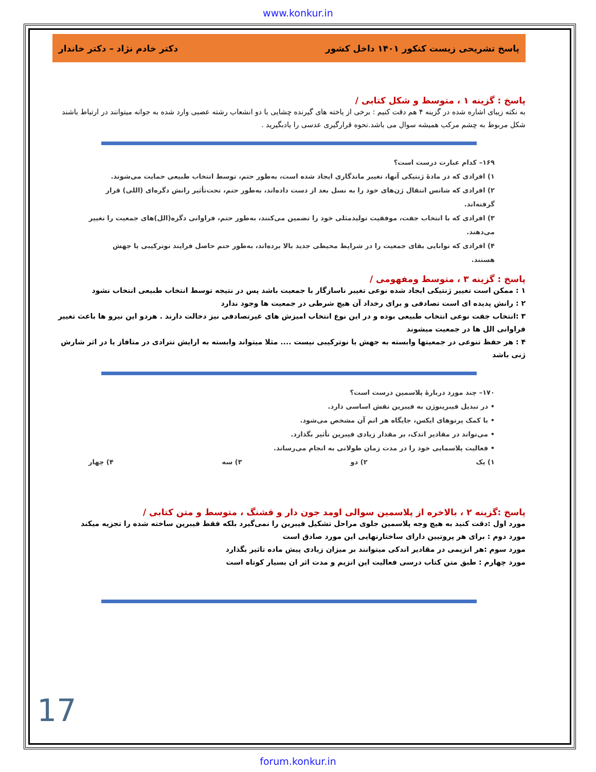www.konkur.in
پاسخ تشریحی زیست کنکور ۱۴۰۱ داخل کشور دکتر خادم نژاد – دکتر خاندار
پاسخ : گزینه ۱ ، متوسط و شکل کتابی /
به نکته زیبای اشاره شده در گزینه ۴ هم دقت کنیم : برخی از یاخته های گیرنده چشایی با دو انشعاب رشته عصبی وارد شده به جوانه میتوانند در ارتباط باشند شکل مربوط به چشم مرکب همیشه سوال می باشد.نحوه قرارگیری عدسی را یادبگیرید .
۱۶۹– کدام عبارت درست است؟
۱) افرادی که در مادهٔ ژنتیکی آنها، تغییر ماندگاری ایجاد شده است، به‌طور حتم، توسط انتخاب طبیعی حمایت می‌شوند.
۲) افرادی که شانس انتقال ژن‌های خود را به نسل بعد از دست داده‌اند، به‌طور حتم، تحت‌تأثیر رانش دگره‌ای (اللی) قرار گرفته‌اند.
۳) افرادی که با انتخاب جفت، موفقیت تولیدمثلی خود را تضمین می‌کنند، به‌طور حتم، فراوانی دگره(الل)های جمعیت را تغییر می‌دهند.
۴) افرادی که توانایی بقای جمعیت را در شرایط محیطی جدید بالا برده‌اند، به‌طور حتم حاصل فرایند نوترکیبی یا جهش هستند.
پاسخ : گزینه ۳ ، متوسط ومفهومی /
۱ : ممکن است تغییر ژنتیکی ایجاد شده نوعی تغییر ناسازگار با جمعیت باشد پس در نتیجه توسط انتخاب طبیعی انتخاب نشود
۲ : رانش پدیده ای است تصادفی و برای رخداد آن هیچ شرطی در جمعیت ها وجود ندارد
۳ :انتخاب جفت نوعی انتخاب طبیعی بوده و در این نوع انتخاب امیزش های غیرتصادفی نیز دخالت دارند . هردو این نیرو ها باعث تغییر فراوانی الل ها در جمعیت میشوند
۴ : هر حفظ تنوعی در جمعیتها وابسته به جهش یا نوترکیبی نیست .... مثلا میتواند وابسته به ارایش تترادی در متافاز یا در اثر شارش ژنی باشد
۱۷۰– چند مورد دربارهٔ پلاسمین درست است؟
• در تبدیل فیبرینوژن به فیبرین نقش اساسی دارد.
• با کمک پرتوهای ایکس، جایگاه هر اتم آن مشخص می‌شود.
• می‌تواند در مقادیر اندک، بر مقدار زیادی فیبرین تأثیر بگذارد.
• فعالیت پلاسمایی خود را در مدت زمان طولانی به انجام می‌رساند.
۱) یک ۲) دو ۳) سه ۴) چهار
پاسخ :گزینه ۲ ، بالاخره از پلاسمین سوالی اومد جون دار و قشنگ ، متوسط و متن کتابی /
مورد اول :دقت کنید به هیچ وجه پلاسمین جلوی مراحل تشکیل فیبرین را نمی‌گیرد بلکه فقط فیبرین ساخته شده را تجزیه میکند
مورد دوم : برای هر پروتیین دارای ساختارنهایی این مورد صادق است
مورد سوم :هر انزیمی در مقادیر اندکی میتوانند بر میزان زیادی پیش ماده تاثیر بگذارد
مورد چهارم : طبق متن کتاب درسی فعالیت این انزیم و مدت اثر ان بسیار کوتاه است
17
forum.konkur.in